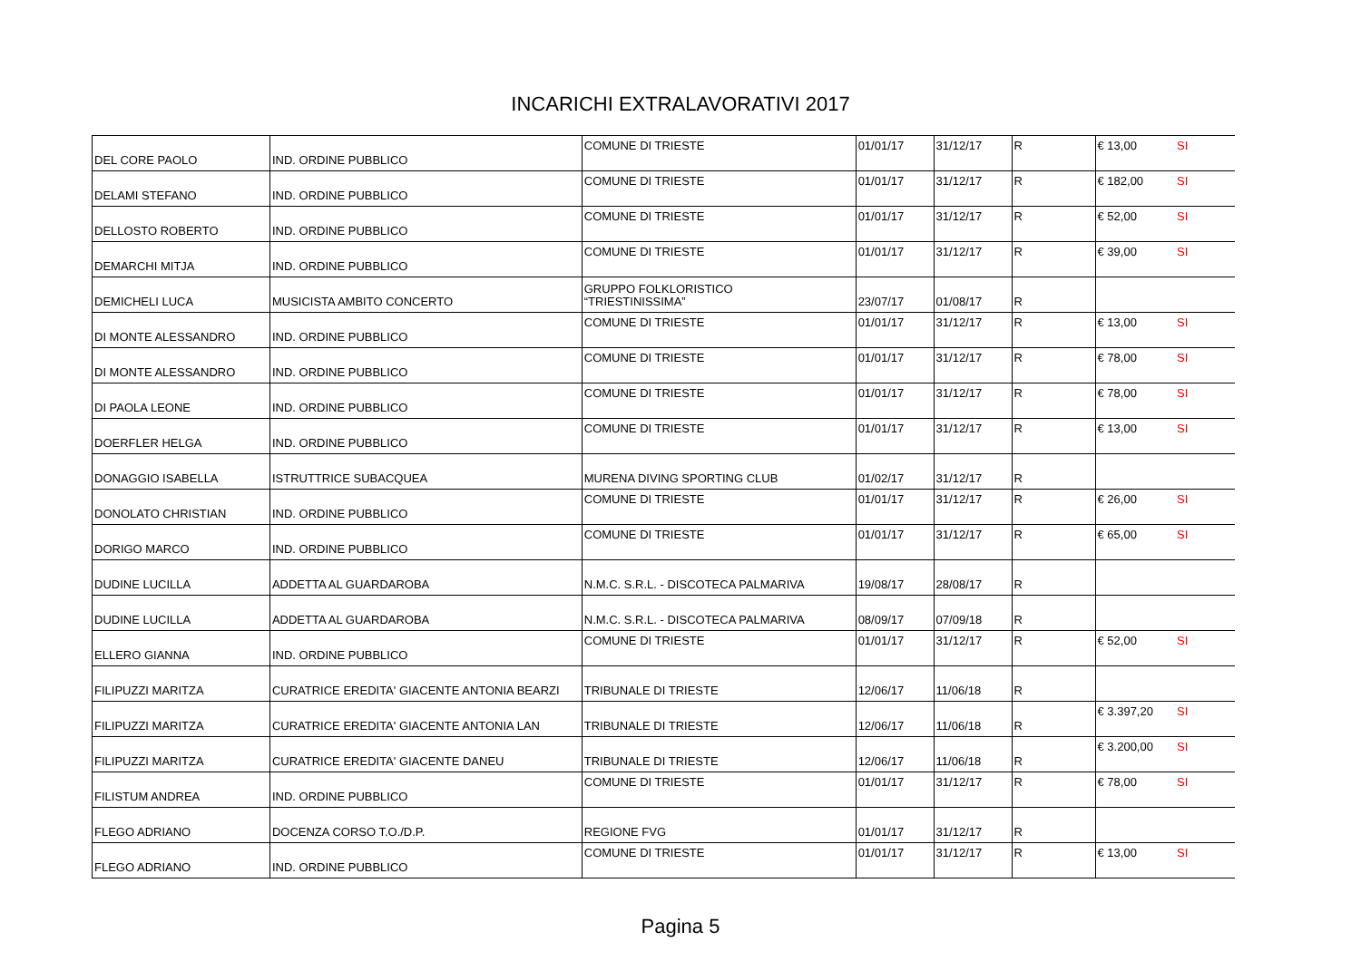INCARICHI EXTRALAVORATIVI 2017
| DEL CORE PAOLO | IND. ORDINE PUBBLICO | COMUNE DI TRIESTE | 01/01/17 | 31/12/17 | R | € 13,00 | SI |
| DELAMI STEFANO | IND. ORDINE PUBBLICO | COMUNE DI TRIESTE | 01/01/17 | 31/12/17 | R | € 182,00 | SI |
| DELLOSTO ROBERTO | IND. ORDINE PUBBLICO | COMUNE DI TRIESTE | 01/01/17 | 31/12/17 | R | € 52,00 | SI |
| DEMARCHI MITJA | IND. ORDINE PUBBLICO | COMUNE DI TRIESTE | 01/01/17 | 31/12/17 | R | € 39,00 | SI |
| DEMICHELI LUCA | MUSICISTA AMBITO CONCERTO | GRUPPO FOLKLORISTICO “TRIESTINISSIMA” | 23/07/17 | 01/08/17 | R | | |
| DI MONTE ALESSANDRO | IND. ORDINE PUBBLICO | COMUNE DI TRIESTE | 01/01/17 | 31/12/17 | R | € 13,00 | SI |
| DI MONTE ALESSANDRO | IND. ORDINE PUBBLICO | COMUNE DI TRIESTE | 01/01/17 | 31/12/17 | R | € 78,00 | SI |
| DI PAOLA LEONE | IND. ORDINE PUBBLICO | COMUNE DI TRIESTE | 01/01/17 | 31/12/17 | R | € 78,00 | SI |
| DOERFLER HELGA | IND. ORDINE PUBBLICO | COMUNE DI TRIESTE | 01/01/17 | 31/12/17 | R | € 13,00 | SI |
| DONAGGIO ISABELLA | ISTRUTTRICE SUBACQUEA | MURENA DIVING SPORTING CLUB | 01/02/17 | 31/12/17 | R | | |
| DONOLATO CHRISTIAN | IND. ORDINE PUBBLICO | COMUNE DI TRIESTE | 01/01/17 | 31/12/17 | R | € 26,00 | SI |
| DORIGO MARCO | IND. ORDINE PUBBLICO | COMUNE DI TRIESTE | 01/01/17 | 31/12/17 | R | € 65,00 | SI |
| DUDINE LUCILLA | ADDETTA AL GUARDAROBA | N.M.C. S.R.L. - DISCOTECA PALMARIVA | 19/08/17 | 28/08/17 | R | | |
| DUDINE LUCILLA | ADDETTA AL GUARDAROBA | N.M.C. S.R.L. - DISCOTECA PALMARIVA | 08/09/17 | 07/09/18 | R | | |
| ELLERO GIANNA | IND. ORDINE PUBBLICO | COMUNE DI TRIESTE | 01/01/17 | 31/12/17 | R | € 52,00 | SI |
| FILIPUZZI MARITZA | CURATRICE EREDITA' GIACENTE ANTONIA BEARZI | TRIBUNALE DI TRIESTE | 12/06/17 | 11/06/18 | R | | |
| FILIPUZZI MARITZA | CURATRICE EREDITA' GIACENTE ANTONIA LAN | TRIBUNALE DI TRIESTE | 12/06/17 | 11/06/18 | R | € 3.397,20 | SI |
| FILIPUZZI MARITZA | CURATRICE EREDITA' GIACENTE DANEU | TRIBUNALE DI TRIESTE | 12/06/17 | 11/06/18 | R | € 3.200,00 | SI |
| FILISTUM ANDREA | IND. ORDINE PUBBLICO | COMUNE DI TRIESTE | 01/01/17 | 31/12/17 | R | € 78,00 | SI |
| FLEGO ADRIANO | DOCENZA CORSO T.O./D.P. | REGIONE FVG | 01/01/17 | 31/12/17 | R | | |
| FLEGO ADRIANO | IND. ORDINE PUBBLICO | COMUNE DI TRIESTE | 01/01/17 | 31/12/17 | R | € 13,00 | SI |
Pagina 5